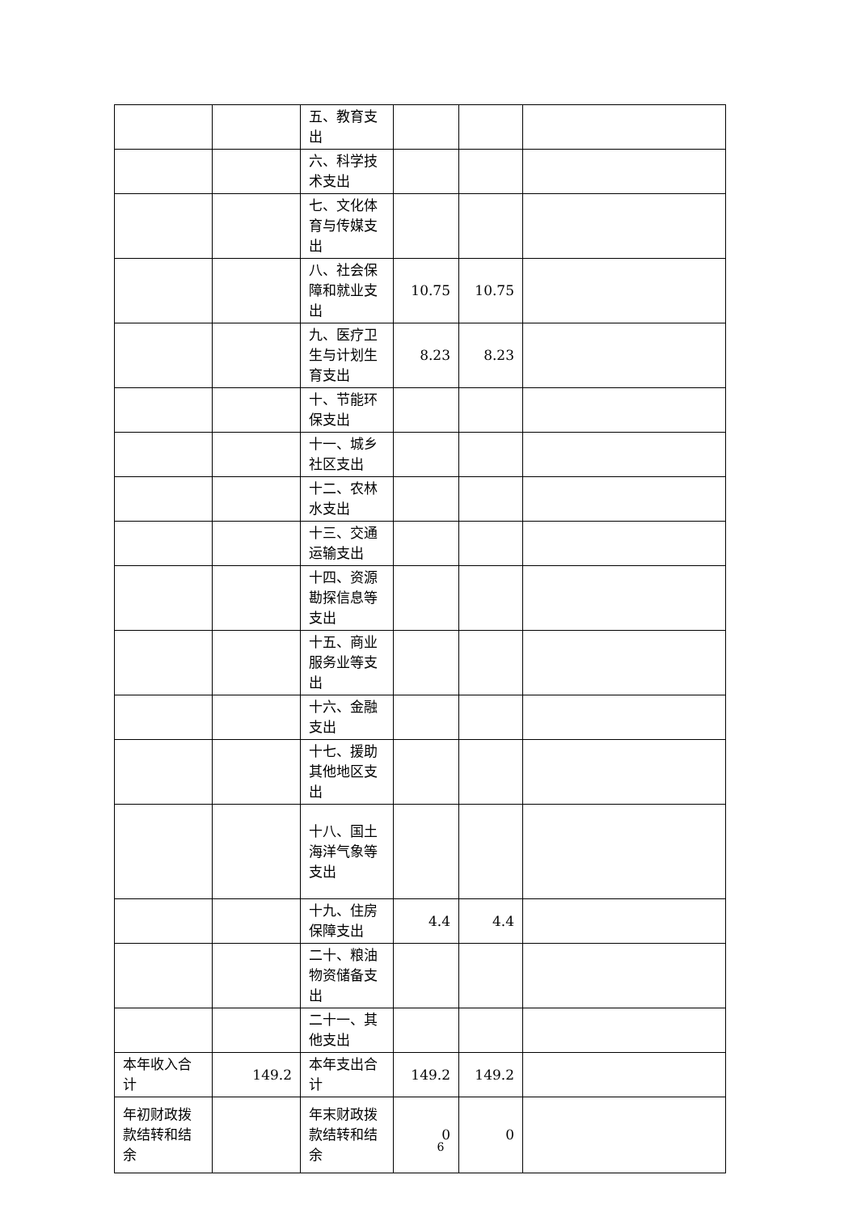| | | 五、教育支出 | | | |
| | | 六、科学技术支出 | | | |
| | | 七、文化体育与传媒支出 | | | |
| | | 八、社会保障和就业支出 | 10.75 | 10.75 | |
| | | 九、医疗卫生与计划生育支出 | 8.23 | 8.23 | |
| | | 十、节能环保支出 | | | |
| | | 十一、城乡社区支出 | | | |
| | | 十二、农林水支出 | | | |
| | | 十三、交通运输支出 | | | |
| | | 十四、资源勘探信息等支出 | | | |
| | | 十五、商业服务业等支出 | | | |
| | | 十六、金融支出 | | | |
| | | 十七、援助其他地区支出 | | | |
| | | 十八、国土海洋气象等支出 | | | |
| | | 十九、住房保障支出 | 4.4 | 4.4 | |
| | | 二十、粮油物资储备支出 | | | |
| | | 二十一、其他支出 | | | |
| 本年收入合计 | 149.2 | 本年支出合计 | 149.2 | 149.2 | |
| 年初财政拨款结转和结余 | | 年末财政拨款结转和结余 | 0 | 0 | |
6